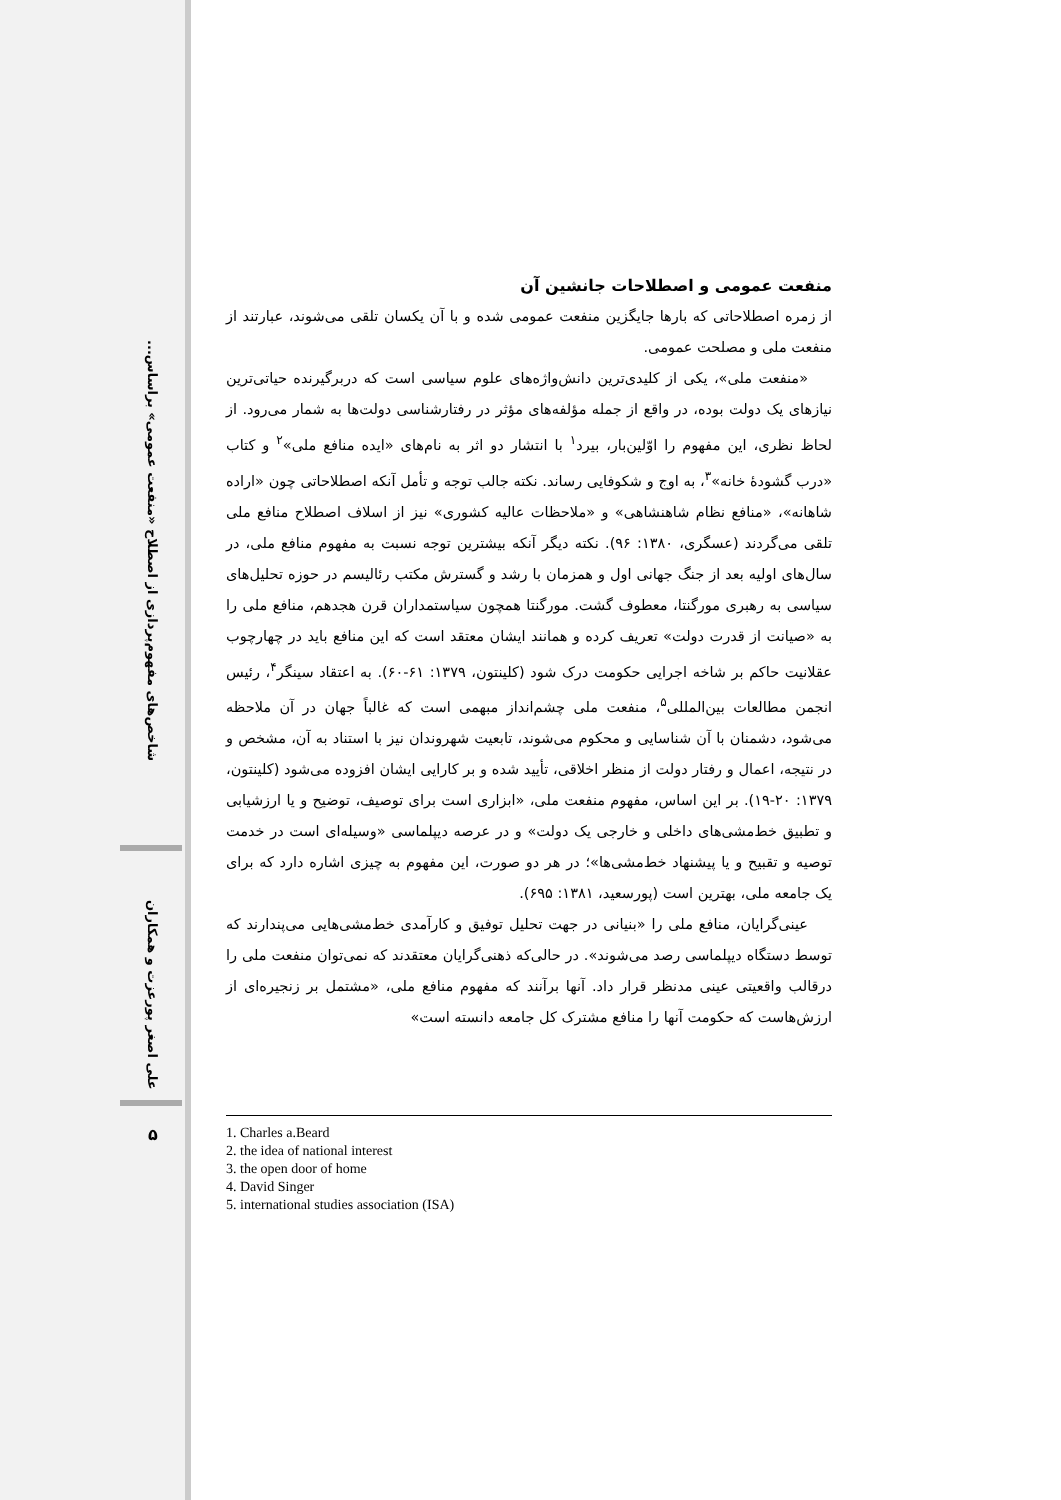شاخص‌های مفهوم‌پردازی از اصطلاح «منفعت عمومی» براساس...
علی اصغر پورعزت و همکاران
۵
منفعت عمومی و اصطلاحات جانشین آن
از زمره اصطلاحاتی که بارها جایگزین منفعت عمومی شده و با آن یکسان تلقی می‌شوند، عبارتند از منفعت ملی و مصلحت عمومی.
«منفعت ملی»، یکی از کلیدی‌ترین دانش‌واژه‌های علوم سیاسی است که دربرگیرنده حیاتی‌ترین نیازهای یک دولت بوده، در واقع از جمله مؤلفه‌های مؤثر در رفتارشناسی دولت‌ها به شمار می‌رود. از لحاظ نظری، این مفهوم را اوّلین‌بار، بیرد<sup>۱</sup> با انتشار دو اثر به نام‌های «ایده منافع ملی»<sup>۲</sup> و کتاب «درب گشودهٔ خانه»<sup>۳</sup>، به اوج و شکوفایی رساند. نکته جالب توجه و تأمل آنکه اصطلاحاتی چون «اراده شاهانه»، «منافع نظام شاهنشاهی» و «ملاحظات عالیه کشوری» نیز از اسلاف اصطلاح منافع ملی تلقی می‌گردند (عسگری، ۱۳۸۰: ۹۶). نکته دیگر آنکه بیشترین توجه نسبت به مفهوم منافع ملی، در سال‌های اولیه بعد از جنگ جهانی اول و همزمان با رشد و گسترش مکتب رئالیسم در حوزه تحلیل‌های سیاسی به رهبری مورگنتا، معطوف گشت. مورگنتا همچون سیاستمداران قرن هجدهم، منافع ملی را به «صیانت از قدرت دولت» تعریف کرده و همانند ایشان معتقد است که این منافع باید در چهارچوب عقلانیت حاکم بر شاخه اجرایی حکومت درک شود (کلینتون، ۱۳۷۹: ۶۱-۶۰). به اعتقاد سینگر<sup>۴</sup>، رئیس انجمن مطالعات بین‌المللی<sup>۵</sup>، منفعت ملی چشم‌انداز مبهمی است که غالباً جهان در آن ملاحظه می‌شود، دشمنان با آن شناسایی و محکوم می‌شوند، تابعیت شهروندان نیز با استناد به آن، مشخص و در نتیجه، اعمال و رفتار دولت از منظر اخلاقی، تأیید شده و بر کارایی ایشان افزوده می‌شود (کلینتون، ۱۳۷۹: ۲۰-۱۹). بر این اساس، مفهوم منفعت ملی، «ابزاری است برای توصیف، توضیح و یا ارزشیابی و تطبیق خط‌مشی‌های داخلی و خارجی یک دولت» و در عرصه دیپلماسی «وسیله‌ای است در خدمت توصیه و تقبیح و یا پیشنهاد خط‌مشی‌ها»؛ در هر دو صورت، این مفهوم به چیزی اشاره دارد که برای یک جامعه ملی، بهترین است (پورسعید، ۱۳۸۱: ۶۹۵).
عینی‌گرایان، منافع ملی را «بنیانی در جهت تحلیل توفیق و کارآمدی خط‌مشی‌هایی می‌پندارند که توسط دستگاه دیپلماسی رصد می‌شوند». در حالی‌که ذهنی‌گرایان معتقدند که نمی‌توان منفعت ملی را درقالب واقعیتی عینی مدنظر قرار داد. آنها برآنند که مفهوم منافع ملی، «مشتمل بر زنجیره‌ای از ارزش‌هاست که حکومت آنها را منافع مشترک کل جامعه دانسته است»
1. Charles a.Beard
2. the idea of national interest
3. the open door of home
4. David Singer
5. international studies association (ISA)